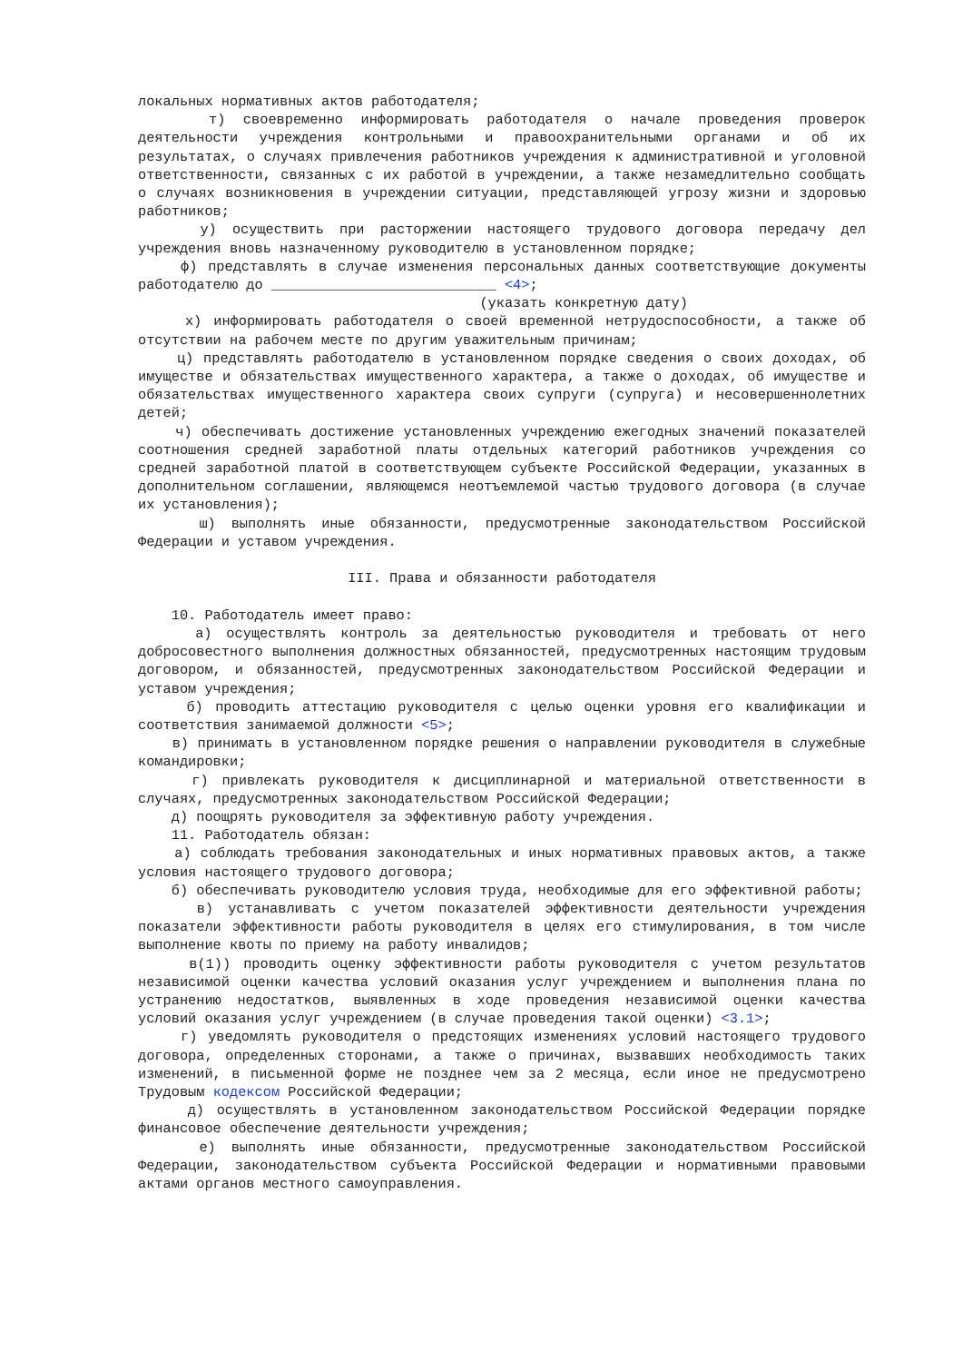локальных нормативных актов работодателя;
т) своевременно информировать работодателя о начале проведения проверок деятельности учреждения контрольными и правоохранительными органами и об их результатах, о случаях привлечения работников учреждения к административной и уголовной ответственности, связанных с их работой в учреждении, а также незамедлительно сообщать о случаях возникновения в учреждении ситуации, представляющей угрозу жизни и здоровью работников;
у) осуществить при расторжении настоящего трудового договора передачу дел учреждения вновь назначенному руководителю в установленном порядке;
ф) представлять в случае изменения персональных данных соответствующие документы работодателю до ___________________________ <4>;
(указать конкретную дату)
х) информировать работодателя о своей временной нетрудоспособности, а также об отсутствии на рабочем месте по другим уважительным причинам;
ц) представлять работодателю в установленном порядке сведения о своих доходах, об имуществе и обязательствах имущественного характера, а также о доходах, об имуществе и обязательствах имущественного характера своих супруги (супруга) и несовершеннолетних детей;
ч) обеспечивать достижение установленных учреждению ежегодных значений показателей соотношения средней заработной платы отдельных категорий работников учреждения со средней заработной платой в соответствующем субъекте Российской Федерации, указанных в дополнительном соглашении, являющемся неотъемлемой частью трудового договора (в случае их установления);
ш) выполнять иные обязанности, предусмотренные законодательством Российской Федерации и уставом учреждения.
III. Права и обязанности работодателя
10. Работодатель имеет право:
а) осуществлять контроль за деятельностью руководителя и требовать от него добросовестного выполнения должностных обязанностей, предусмотренных настоящим трудовым договором, и обязанностей, предусмотренных законодательством Российской Федерации и уставом учреждения;
б) проводить аттестацию руководителя с целью оценки уровня его квалификации и соответствия занимаемой должности <5>;
в) принимать в установленном порядке решения о направлении руководителя в служебные командировки;
г) привлекать руководителя к дисциплинарной и материальной ответственности в случаях, предусмотренных законодательством Российской Федерации;
д) поощрять руководителя за эффективную работу учреждения.
11. Работодатель обязан:
а) соблюдать требования законодательных и иных нормативных правовых актов, а также условия настоящего трудового договора;
б) обеспечивать руководителю условия труда, необходимые для его эффективной работы;
в) устанавливать с учетом показателей эффективности деятельности учреждения показатели эффективности работы руководителя в целях его стимулирования, в том числе выполнение квоты по приему на работу инвалидов;
в(1)) проводить оценку эффективности работы руководителя с учетом результатов независимой оценки качества условий оказания услуг учреждением и выполнения плана по устранению недостатков, выявленных в ходе проведения независимой оценки качества условий оказания услуг учреждением (в случае проведения такой оценки) <3.1>;
г) уведомлять руководителя о предстоящих изменениях условий настоящего трудового договора, определенных сторонами, а также о причинах, вызвавших необходимость таких изменений, в письменной форме не позднее чем за 2 месяца, если иное не предусмотрено Трудовым кодексом Российской Федерации;
д) осуществлять в установленном законодательством Российской Федерации порядке финансовое обеспечение деятельности учреждения;
е) выполнять иные обязанности, предусмотренные законодательством Российской Федерации, законодательством субъекта Российской Федерации и нормативными правовыми актами органов местного самоуправления.